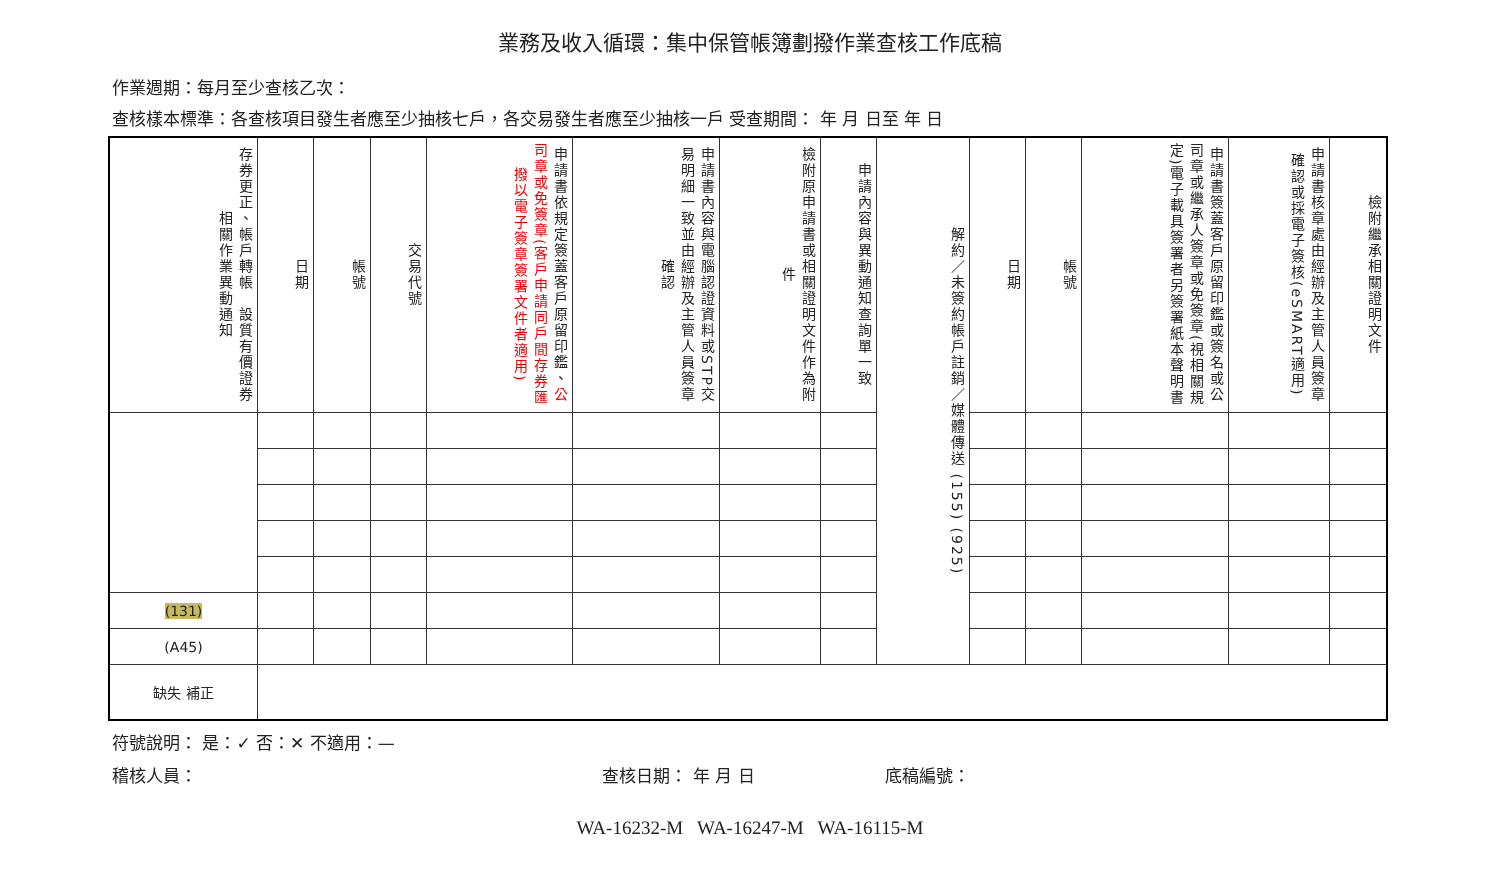業務及收入循環：集中保管帳簿劃撥作業查核工作底稿
作業週期：每月至少查核乙次：
查核樣本標準：各查核項目發生者應至少抽核七戶，各交易發生者應至少抽核一戶 受查期間： 年 月 日至 年 日
| 存券更正、帳戶轉帳 設質有價證券相關作業異動通知 | 日期 | 帳號 | 交易代號 | 申請書依規定簽蓋客戶原留印鑑、 公司章或免簽章(客戶申請同戶間存券匯撥以電子簽章簽署文件者適用) | 申請書內容與電腦認證資料或STP交易明細一致並由經辦及主管人員簽章確認 | 檢附原申請書或相關證明文件作為附件 | 申請內容與異動通知查詢單一致 | 解約／未簽約帳戶註銷／媒體傳送 (155) (925) | 日期 | 帳號 | 申請書簽蓋客戶原留印鑑或簽名或公司章或繼承人簽章或免簽章(視相關規定)電子載具簽署者另簽署紙本聲明書 | 申請書核章處由經辦及主管人員簽章確認或採電子簽核(eSMART適用) | 檢附繼承相關證明文件 |
| --- | --- | --- | --- | --- | --- | --- | --- | --- | --- | --- | --- | --- | --- |
| (131) | | | | | | | | | | | | | |
| (A45) | | | | | | | | | | | | | |
| 缺失 補正 | | | | | | | | | | | | | |
符號說明： 是：✓ 否：✕ 不適用：—
稽核人員： 查核日期： 年 月 日 底稿編號：
WA-16232-M WA-16247-M WA-16115-M